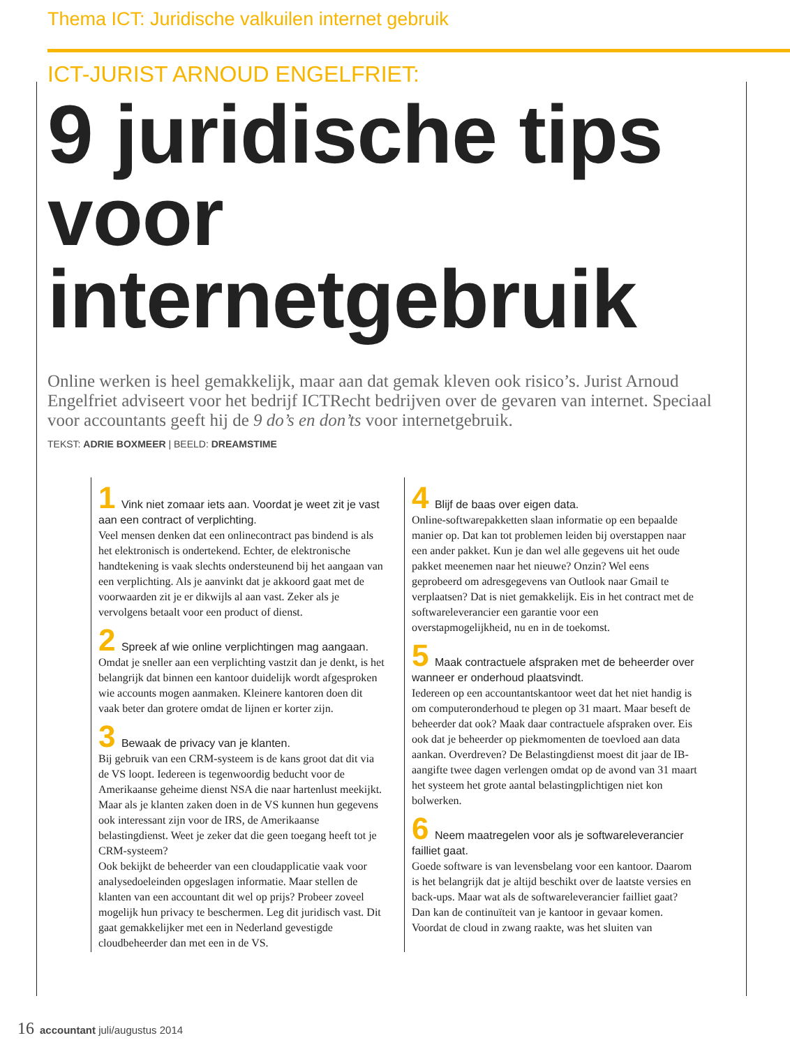Thema ICT: Juridische valkuilen internet gebruik
ICT-JURIST ARNOUD ENGELFRIET:
9 juridische tips voor internetgebruik
Online werken is heel gemakkelijk, maar aan dat gemak kleven ook risico’s. Jurist Arnoud Engelfriet adviseert voor het bedrijf ICTRecht bedrijven over de gevaren van internet. Speciaal voor accountants geeft hij de 9 do’s en don’ts voor internetgebruik.
TEKST: ADRIE BOXMEER | BEELD: DREAMSTIME
1 Vink niet zomaar iets aan. Voordat je weet zit je vast aan een contract of verplichting.
Veel mensen denken dat een onlinecontract pas bindend is als het elektronisch is ondertekend. Echter, de elektronische handtekening is vaak slechts ondersteunend bij het aangaan van een verplichting. Als je aanvinkt dat je akkoord gaat met de voorwaarden zit je er dikwijls al aan vast. Zeker als je vervolgens betaalt voor een product of dienst.
2 Spreek af wie online verplichtingen mag aangaan.
Omdat je sneller aan een verplichting vastzit dan je denkt, is het belangrijk dat binnen een kantoor duidelijk wordt afgesproken wie accounts mogen aanmaken. Kleinere kantoren doen dit vaak beter dan grotere omdat de lijnen er korter zijn.
3 Bewaak de privacy van je klanten.
Bij gebruik van een CRM-systeem is de kans groot dat dit via de VS loopt. Iedereen is tegenwoordig beducht voor de Amerikaanse geheime dienst NSA die naar hartenlust meekijkt. Maar als je klanten zaken doen in de VS kunnen hun gegevens ook interessant zijn voor de IRS, de Amerikaanse belastingdienst. Weet je zeker dat die geen toegang heeft tot je CRM-systeem?
Ook bekijkt de beheerder van een cloudapplicatie vaak voor analysedoeleinden opgeslagen informatie. Maar stellen de klanten van een accountant dit wel op prijs? Probeer zoveel mogelijk hun privacy te beschermen. Leg dit juridisch vast. Dit gaat gemakkelijker met een in Nederland gevestigde cloudbeheerder dan met een in de VS.
4 Blijf de baas over eigen data.
Online-softwarepakketten slaan informatie op een bepaalde manier op. Dat kan tot problemen leiden bij overstappen naar een ander pakket. Kun je dan wel alle gegevens uit het oude pakket meenemen naar het nieuwe? Onzin? Wel eens geprobeerd om adresgegevens van Outlook naar Gmail te verplaatsen? Dat is niet gemakkelijk. Eis in het contract met de softwareleverancier een garantie voor een overstapmogelijkheid, nu en in de toekomst.
5 Maak contractuele afspraken met de beheerder over wanneer er onderhoud plaatsvindt.
Iedereen op een accountantskantoor weet dat het niet handig is om computeronderhoud te plegen op 31 maart. Maar beseft de beheerder dat ook? Maak daar contractuele afspraken over. Eis ook dat je beheerder op piekmomenten de toevloed aan data aankan. Overdreven? De Belastingdienst moest dit jaar de IB-aangifte twee dagen verlengen omdat op de avond van 31 maart het systeem het grote aantal belastingplichtigen niet kon bolwerken.
6 Neem maatregelen voor als je softwareleverancier failliet gaat.
Goede software is van levensbelang voor een kantoor. Daarom is het belangrijk dat je altijd beschikt over de laatste versies en back-ups. Maar wat als de softwareleverancier failliet gaat? Dan kan de continuïteit van je kantoor in gevaar komen.
Voordat de cloud in zwang raakte, was het sluiten van
16 accountant juli/augustus 2014